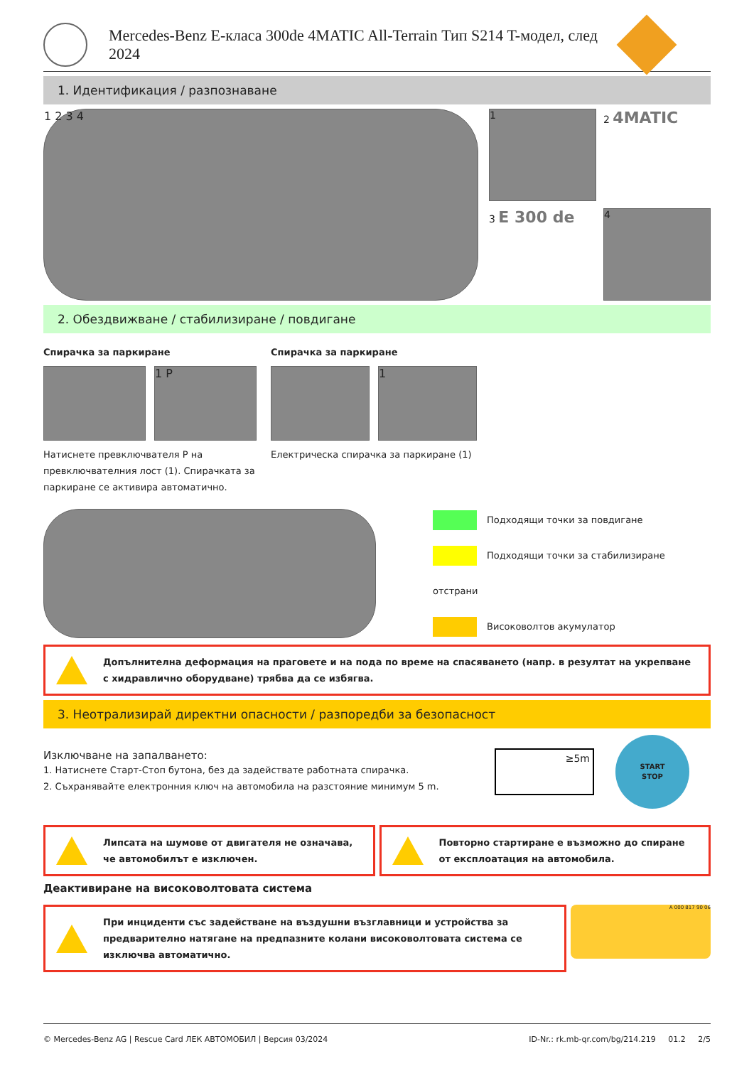Mercedes-Benz E-класа 300de 4MATIC All-Terrain Тип S214 T-модел, след 2024
1. Идентификация / разпознаване
1 2 3 4 1
2 4MATIC
3 E 300 de
4
2. Обездвижване / стабилизиране / повдигане
Спирачка за паркиране
1 P
Натиснете превключвателя P на превключвателния лост (1). Спирачката за паркиране се активира автоматично.
Спирачка за паркиране
1
Електрическа спирачка за паркиране (1)
Подходящи точки за повдигане
Подходящи точки за стабилизиране отстрани
Високоволтов акумулатор
Допълнителна деформация на праговете и на пода по време на спасяването (напр. в резултат на укрепване с хидравлично оборудване) трябва да се избягва.
3. Неотрализирай директни опасности / разпоредби за безопасност
Изключване на запалването:
1. Натиснете Старт-Стоп бутона, без да задействате работната спирачка.
2. Съхранявайте електронния ключ на автомобила на разстояние минимум 5 m.
≥5m
START
STOP
Липсата на шумове от двигателя не означава, че автомобилът е изключен.
Повторно стартиране е възможно до спиране от експлоатация на автомобила.
Деактивиране на високоволтовата система
При инциденти със задействане на въздушни възглавници и устройства за предварително натягане на предпазните колани високоволтовата система се изключва автоматично.
A 000 817 90 06
© Mercedes-Benz AG | Rescue Card ЛЕК АВТОМОБИЛ | Версия 03/2024 ID-Nr.: rk.mb-qr.com/bg/214.219 01.2 2/5